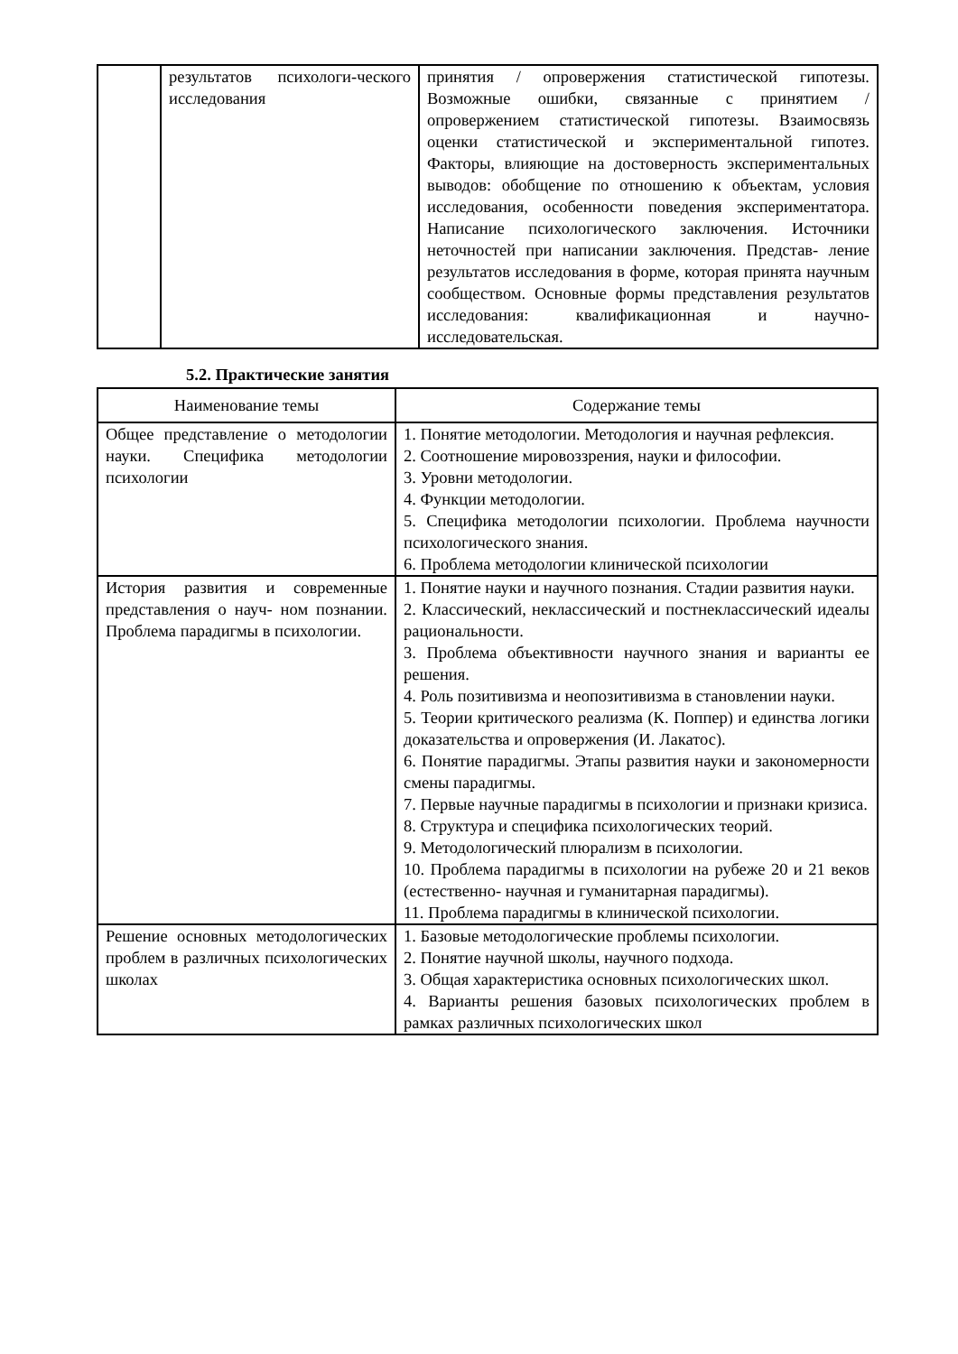| | результатов психологи-ческого исследования | принятия / опровержения статистической гипотезы. Возможные ошибки, связанные с принятием / опровержением статистической гипотезы. Взаимосвязь оценки статистической и экспериментальной гипотез. Факторы, влияющие на достоверность экспериментальных выводов: обобщение по отношению к объектам, условия исследования, особенности поведения экспериментатора. Написание психологического заключения. Источники неточностей при написании заключения. Представ- ление результатов исследования в форме, которая принята научным сообществом. Основные формы представления результатов исследования: квалификационная и научно-исследовательская. |
5.2. Практические занятия
| Наименование темы | Содержание темы |
| --- | --- |
| Общее представление о методологии науки. Специфика методологии психологии | 1. Понятие методологии. Методология и научная рефлексия. 2. Соотношение мировоззрения, науки и философии. 3. Уровни методологии. 4. Функции методологии. 5. Специфика методологии психологии. Проблема научности психологического знания. 6. Проблема методологии клинической психологии |
| История развития и современные представления о науч- ном познании. Проблема парадигмы в психологии. | 1. Понятие науки и научного познания. Стадии развития науки. 2. Классический, неклассический и постнеклассический идеалы рациональности. 3. Проблема объективности научного знания и варианты ее решения. 4. Роль позитивизма и неопозитивизма в становлении науки. 5. Теории критического реализма (К. Поппер) и единства логики доказательства и опровержения (И. Лакатос). 6. Понятие парадигмы. Этапы развития науки и закономерности смены парадигмы. 7. Первые научные парадигмы в психологии и признаки кризиса. 8. Структура и специфика психологических теорий. 9. Методологический плюрализм в психологии. 10. Проблема парадигмы в психологии на рубеже 20 и 21 веков (естественно- научная и гуманитарная парадигмы). 11. Проблема парадигмы в клинической психологии. |
| Решение основных методологических проблем в различных психологических школах | 1. Базовые методологические проблемы психологии. 2. Понятие научной школы, научного подхода. 3. Общая характеристика основных психологических школ. 4. Варианты решения базовых психологических проблем в рамках различных психологических школ |